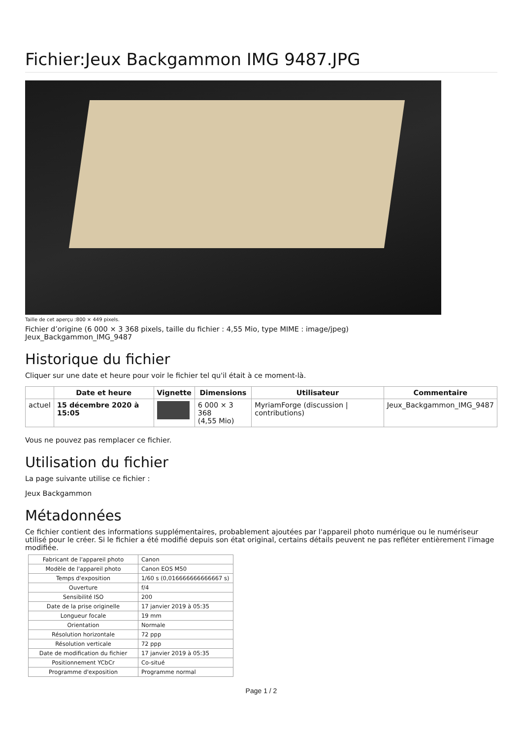Fichier:Jeux Backgammon IMG 9487.JPG
Taille de cet aperçu :800 × 449 pixels.
Fichier d’origine (6 000 × 3 368 pixels, taille du fichier : 4,55 Mio, type MIME : image/jpeg)
Jeux_Backgammon_IMG_9487
Historique du fichier
Cliquer sur une date et heure pour voir le fichier tel qu'il était à ce moment-là.
| | Date et heure | Vignette | Dimensions | Utilisateur | Commentaire |
| --- | --- | --- | --- | --- | --- |
| actuel | 15 décembre 2020 à 15:05 | | 6 000 × 3 368 (4,55 Mio) | MyriamForge (discussion / contributions) | Jeux_Backgammon_IMG_9487 |
Vous ne pouvez pas remplacer ce fichier.
Utilisation du fichier
La page suivante utilise ce fichier :
Jeux Backgammon
Métadonnées
Ce fichier contient des informations supplémentaires, probablement ajoutées par l'appareil photo numérique ou le numériseur utilisé pour le créer. Si le fichier a été modifié depuis son état original, certains détails peuvent ne pas refléter entièrement l'image modifiée.
| Fabricant de l'appareil photo | Canon |
| Modèle de l'appareil photo | Canon EOS M50 |
| Temps d'exposition | 1/60 s (0,016666666666667 s) |
| Ouverture | f/4 |
| Sensibilité ISO | 200 |
| Date de la prise originelle | 17 janvier 2019 à 05:35 |
| Longueur focale | 19 mm |
| Orientation | Normale |
| Résolution horizontale | 72 ppp |
| Résolution verticale | 72 ppp |
| Date de modification du fichier | 17 janvier 2019 à 05:35 |
| Positionnement YCbCr | Co-situé |
| Programme d'exposition | Programme normal |
Page 1 / 2